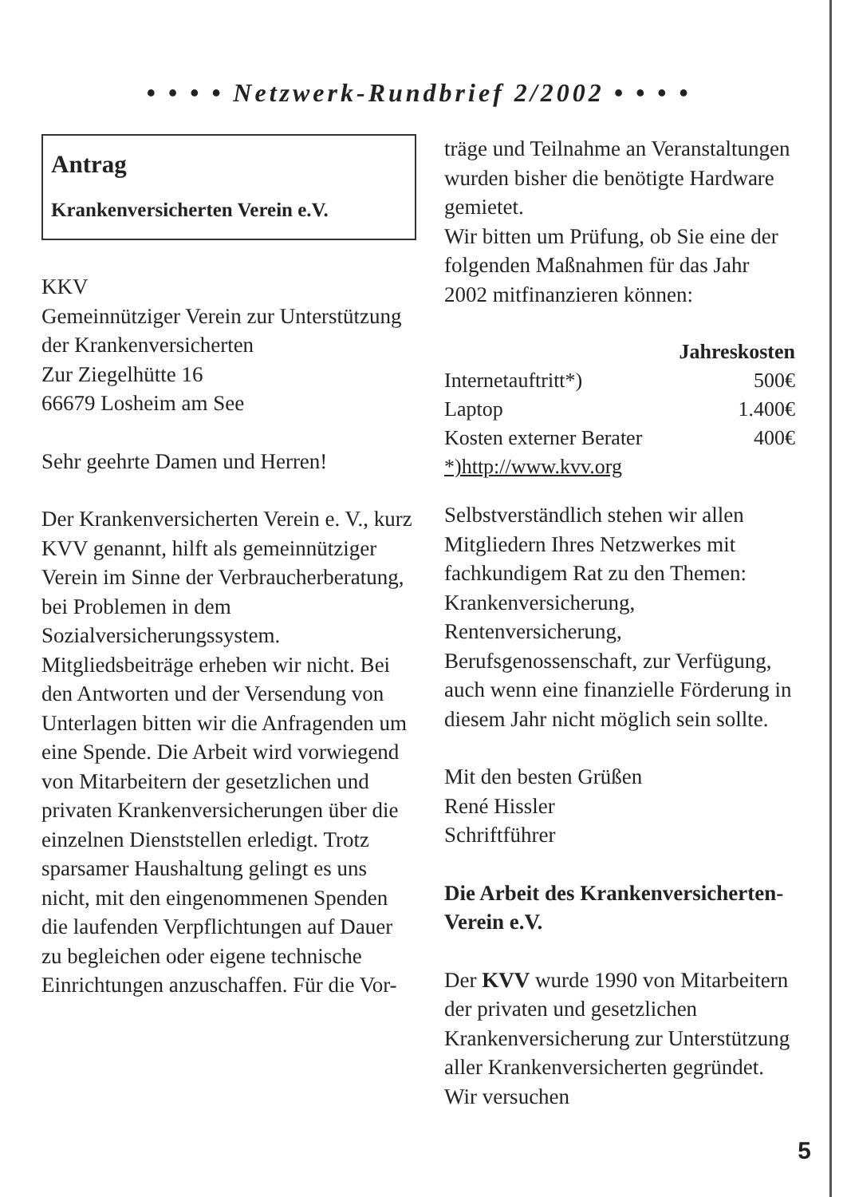• • • • Netzwerk-Rundbrief 2/2002 • • • •
Antrag
Krankenversicherten Verein e.V.
KKV
Gemeinnütziger Verein zur Unterstützung der Krankenversicherten
Zur Ziegelhütte 16
66679 Losheim am See
Sehr geehrte Damen und Herren!
Der Krankenversicherten Verein e. V., kurz KVV genannt, hilft als gemeinnütziger Verein im Sinne der Verbraucherberatung, bei Problemen in dem Sozialversicherungssystem.
Mitgliedsbeiträge erheben wir nicht. Bei den Antworten und der Versendung von Unterlagen bitten wir die Anfragenden um eine Spende. Die Arbeit wird vorwiegend von Mitarbeitern der gesetzlichen und privaten Krankenversicherungen über die einzelnen Dienststellen erledigt. Trotz sparsamer Haushaltung gelingt es uns nicht, mit den eingenommenen Spenden die laufenden Verpflichtungen auf Dauer zu begleichen oder eigene technische Einrichtungen anzuschaffen. Für die Vor-
träge und Teilnahme an Veranstaltungen wurden bisher die benötigte Hardware gemietet.
Wir bitten um Prüfung, ob Sie eine der folgenden Maßnahmen für das Jahr 2002 mitfinanzieren können:
| | Jahreskosten |
| --- | --- |
| Internetauftritt*) | 500€ |
| Laptop | 1.400€ |
| Kosten externer Berater | 400€ |
| *)http://www.kvv.org | |
Selbstverständlich stehen wir allen Mitgliedern Ihres Netzwerkes mit fachkundigem Rat zu den Themen: Krankenversicherung, Rentenversicherung, Berufsgenossenschaft, zur Verfügung, auch wenn eine finanzielle Förderung in diesem Jahr nicht möglich sein sollte.
Mit den besten Grüßen
René Hissler
Schriftführer
Die Arbeit des Krankenversicherten-Verein e.V.
Der KVV wurde 1990 von Mitarbeitern der privaten und gesetzlichen Krankenversicherung zur Unterstützung aller Krankenversicherten gegründet. Wir versuchen
5